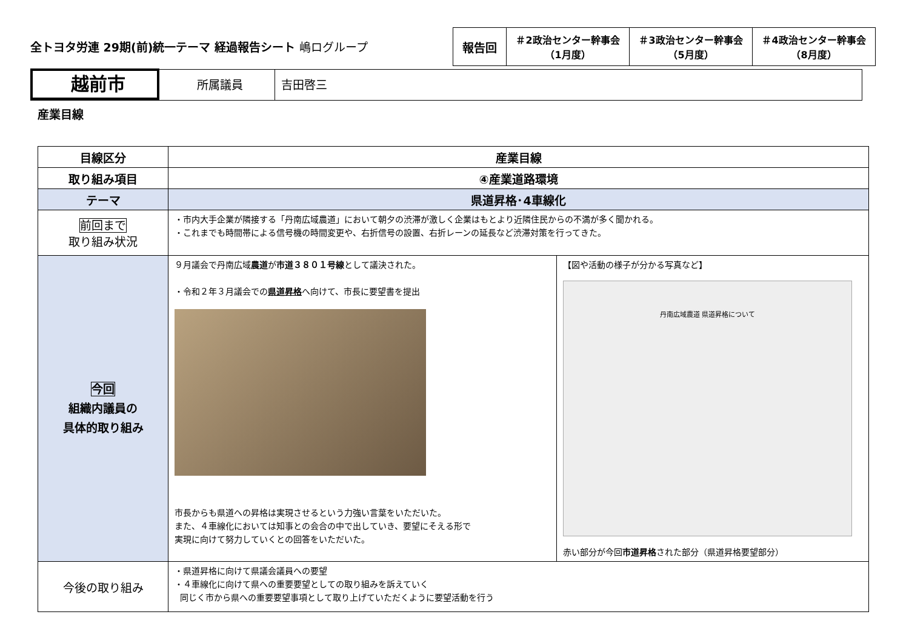全トヨタ労連 29期(前)統一テーマ 経過報告シート 嶋ログループ
| 報告回 | ＃2政治センター幹事会 （1月度） | ＃3政治センター幹事会 （5月度） | ＃4政治センター幹事会 （8月度） |
越前市
所属議員 吉田啓三
産業目線
| 目線区分 | 産業目線 | |
| --- | --- | --- |
| 取り組み項目 | ④産業道路環境 | |
| テーマ | 県道昇格･4車線化 | |
| 前回まで 取り組み状況 | ・市内大手企業が隣接する「丹南広域農道」において朝夕の渋滞が激しく企業はもとより近隣住民からの不満が多く聞かれる。 ・これまでも時間帯による信号機の時間変更や、右折信号の設置、右折レーンの延長など渋滞対策を行ってきた。 | |
| 今回 組織内議員の 具体的取り組み | ９月議会で丹南広域 農道 が 市道３８０１号線 として議決された。 ・令和２年３月議会での 県道昇格 へ向けて、市長に要望書を提出 市長からも県道への昇格は実現させるという力強い言葉をいただいた。 また、４車線化においては知事との会合の中で出していき、要望にそえる形で 実現に向けて努力していくとの回答をいただいた。 | 【図や活動の様子が分かる写真など】 丹南広域農道 県道昇格について 赤い部分が今回 市道昇格 された部分（県道昇格要望部分） |
| 今後の取り組み | ・県道昇格に向けて県議会議員への要望 ・４車線化に向けて県への重要要望としての取り組みを訴えていく 同じく市から県への重要要望事項として取り上げていただくように要望活動を行う | |